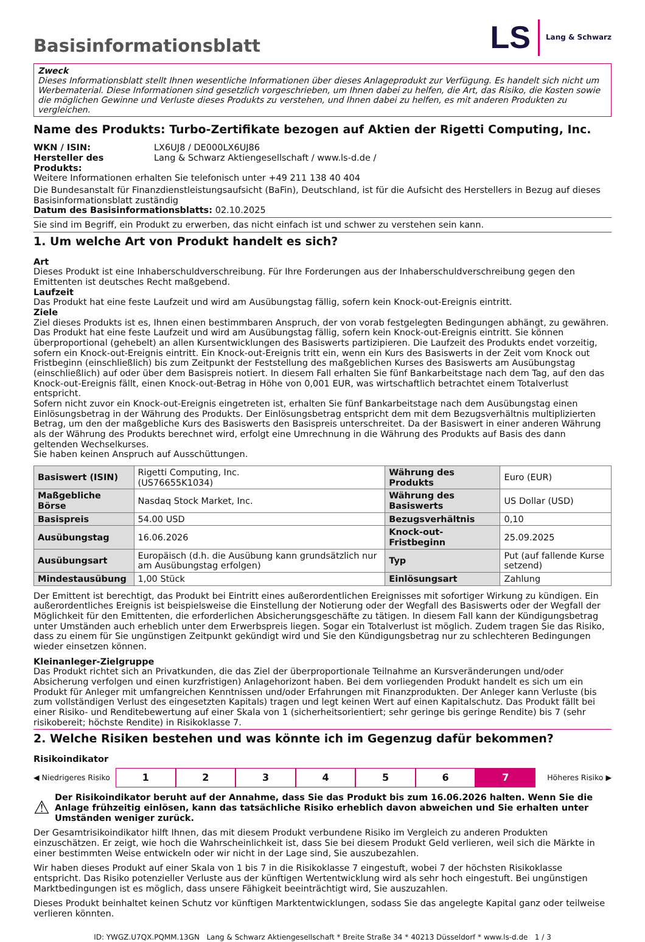Basisinformationsblatt
LS Lang & Schwarz
Zweck
Dieses Informationsblatt stellt Ihnen wesentliche Informationen über dieses Anlageprodukt zur Verfügung. Es handelt sich nicht um Werbematerial. Diese Informationen sind gesetzlich vorgeschrieben, um Ihnen dabei zu helfen, die Art, das Risiko, die Kosten sowie die möglichen Gewinne und Verluste dieses Produkts zu verstehen, und Ihnen dabei zu helfen, es mit anderen Produkten zu vergleichen.
Name des Produkts: Turbo-Zertifikate bezogen auf Aktien der Rigetti Computing, Inc.
WKN / ISIN: LX6UJ8 / DE000LX6UJ86
Hersteller des Produkts: Lang & Schwarz Aktiengesellschaft / www.ls-d.de /
Weitere Informationen erhalten Sie telefonisch unter +49 211 138 40 404
Die Bundesanstalt für Finanzdienstleistungsaufsicht (BaFin), Deutschland, ist für die Aufsicht des Herstellers in Bezug auf dieses Basisinformationsblatt zuständig
Datum des Basisinformationsblatts: 02.10.2025
Sie sind im Begriff, ein Produkt zu erwerben, das nicht einfach ist und schwer zu verstehen sein kann.
1. Um welche Art von Produkt handelt es sich?
Art
Dieses Produkt ist eine Inhaberschuldverschreibung. Für Ihre Forderungen aus der Inhaberschuldverschreibung gegen den Emittenten ist deutsches Recht maßgebend.
Laufzeit
Das Produkt hat eine feste Laufzeit und wird am Ausübungstag fällig, sofern kein Knock-out-Ereignis eintritt.
Ziele
Ziel dieses Produkts ist es, Ihnen einen bestimmbaren Anspruch, der von vorab festgelegten Bedingungen abhängt, zu gewähren. Das Produkt hat eine feste Laufzeit und wird am Ausübungstag fällig, sofern kein Knock-out-Ereignis eintritt. Sie können überproportional (gehebelt) an allen Kursentwicklungen des Basiswerts partizipieren. Die Laufzeit des Produkts endet vorzeitig, sofern ein Knock-out-Ereignis eintritt. Ein Knock-out-Ereignis tritt ein, wenn ein Kurs des Basiswerts in der Zeit vom Knock out Fristbeginn (einschließlich) bis zum Zeitpunkt der Feststellung des maßgeblichen Kurses des Basiswerts am Ausübungstag (einschließlich) auf oder über dem Basispreis notiert. In diesem Fall erhalten Sie fünf Bankarbeitstage nach dem Tag, auf den das Knock-out-Ereignis fällt, einen Knock-out-Betrag in Höhe von 0,001 EUR, was wirtschaftlich betrachtet einem Totalverlust entspricht.
Sofern nicht zuvor ein Knock-out-Ereignis eingetreten ist, erhalten Sie fünf Bankarbeitstage nach dem Ausübungstag einen Einlösungsbetrag in der Währung des Produkts. Der Einlösungsbetrag entspricht dem mit dem Bezugsverhältnis multiplizierten Betrag, um den der maßgebliche Kurs des Basiswerts den Basispreis unterschreitet. Da der Basiswert in einer anderen Währung als der Währung des Produkts berechnet wird, erfolgt eine Umrechnung in die Währung des Produkts auf Basis des dann geltenden Wechselkurses.
Sie haben keinen Anspruch auf Ausschüttungen.
| Basiswert (ISIN) | Rigetti Computing, Inc. (US76655K1034) | Währung des Produkts | Euro (EUR) |
| Maßgebliche Börse | Nasdaq Stock Market, Inc. | Währung des Basiswerts | US Dollar (USD) |
| Basispreis | 54.00 USD | Bezugsverhältnis | 0,10 |
| Ausübungstag | 16.06.2026 | Knock-out-Fristbeginn | 25.09.2025 |
| Ausübungsart | Europäisch (d.h. die Ausübung kann grundsätzlich nur am Ausübungstag erfolgen) | Typ | Put (auf fallende Kurse setzend) |
| Mindestausübung | 1,00 Stück | Einlösungsart | Zahlung |
Der Emittent ist berechtigt, das Produkt bei Eintritt eines außerordentlichen Ereignisses mit sofortiger Wirkung zu kündigen. Ein außerordentliches Ereignis ist beispielsweise die Einstellung der Notierung oder der Wegfall des Basiswerts oder der Wegfall der Möglichkeit für den Emittenten, die erforderlichen Absicherungsgeschäfte zu tätigen. In diesem Fall kann der Kündigungsbetrag unter Umständen auch erheblich unter dem Erwerbspreis liegen. Sogar ein Totalverlust ist möglich. Zudem tragen Sie das Risiko, dass zu einem für Sie ungünstigen Zeitpunkt gekündigt wird und Sie den Kündigungsbetrag nur zu schlechteren Bedingungen wieder einsetzen können.
Kleinanleger-Zielgruppe
Das Produkt richtet sich an Privatkunden, die das Ziel der überproportionale Teilnahme an Kursveränderungen und/oder Absicherung verfolgen und einen kurzfristigen) Anlagehorizont haben. Bei dem vorliegenden Produkt handelt es sich um ein Produkt für Anleger mit umfangreichen Kenntnissen und/oder Erfahrungen mit Finanzprodukten. Der Anleger kann Verluste (bis zum vollständigen Verlust des eingesetzten Kapitals) tragen und legt keinen Wert auf einen Kapitalschutz. Das Produkt fällt bei einer Risiko- und Renditebewertung auf einer Skala von 1 (sicherheitsorientiert; sehr geringe bis geringe Rendite) bis 7 (sehr risikobereit; höchste Rendite) in Risikoklasse 7.
2. Welche Risiken bestehen und was könnte ich im Gegenzug dafür bekommen?
Risikoindikator
◀ Niedrigeres Risiko 1234567 Höheres Risiko ▶
⚠ Der Risikoindikator beruht auf der Annahme, dass Sie das Produkt bis zum 16.06.2026 halten. Wenn Sie die Anlage frühzeitig einlösen, kann das tatsächliche Risiko erheblich davon abweichen und Sie erhalten unter Umständen weniger zurück.
Der Gesamtrisikoindikator hilft Ihnen, das mit diesem Produkt verbundene Risiko im Vergleich zu anderen Produkten einzuschätzen. Er zeigt, wie hoch die Wahrscheinlichkeit ist, dass Sie bei diesem Produkt Geld verlieren, weil sich die Märkte in einer bestimmten Weise entwickeln oder wir nicht in der Lage sind, Sie auszubezahlen.
Wir haben dieses Produkt auf einer Skala von 1 bis 7 in die Risikoklasse 7 eingestuft, wobei 7 der höchsten Risikoklasse entspricht. Das Risiko potenzieller Verluste aus der künftigen Wertentwicklung wird als sehr hoch eingestuft. Bei ungünstigen Marktbedingungen ist es möglich, dass unsere Fähigkeit beeinträchtigt wird, Sie auszuzahlen.
Dieses Produkt beinhaltet keinen Schutz vor künftigen Marktentwicklungen, sodass Sie das angelegte Kapital ganz oder teilweise verlieren könnten.
ID: YWGZ.U7QX.PQMM.13GN Lang & Schwarz Aktiengesellschaft * Breite Straße 34 * 40213 Düsseldorf * www.ls-d.de 1 / 3